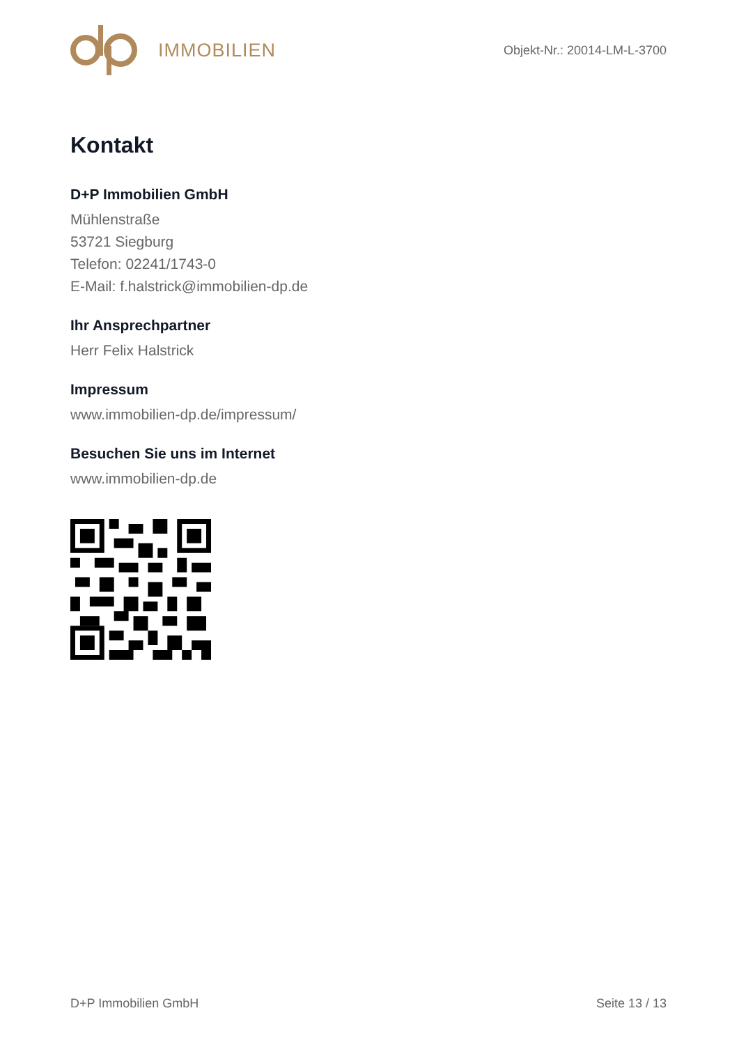IMMOBILIEN
Objekt-Nr.: 20014-LM-L-3700
Kontakt
D+P Immobilien GmbH
Mühlenstraße
53721 Siegburg
Telefon: 02241/1743-0
E-Mail: f.halstrick@immobilien-dp.de
Ihr Ansprechpartner
Herr Felix Halstrick
Impressum
www.immobilien-dp.de/impressum/
Besuchen Sie uns im Internet
www.immobilien-dp.de
D+P Immobilien GmbH Seite 13 / 13